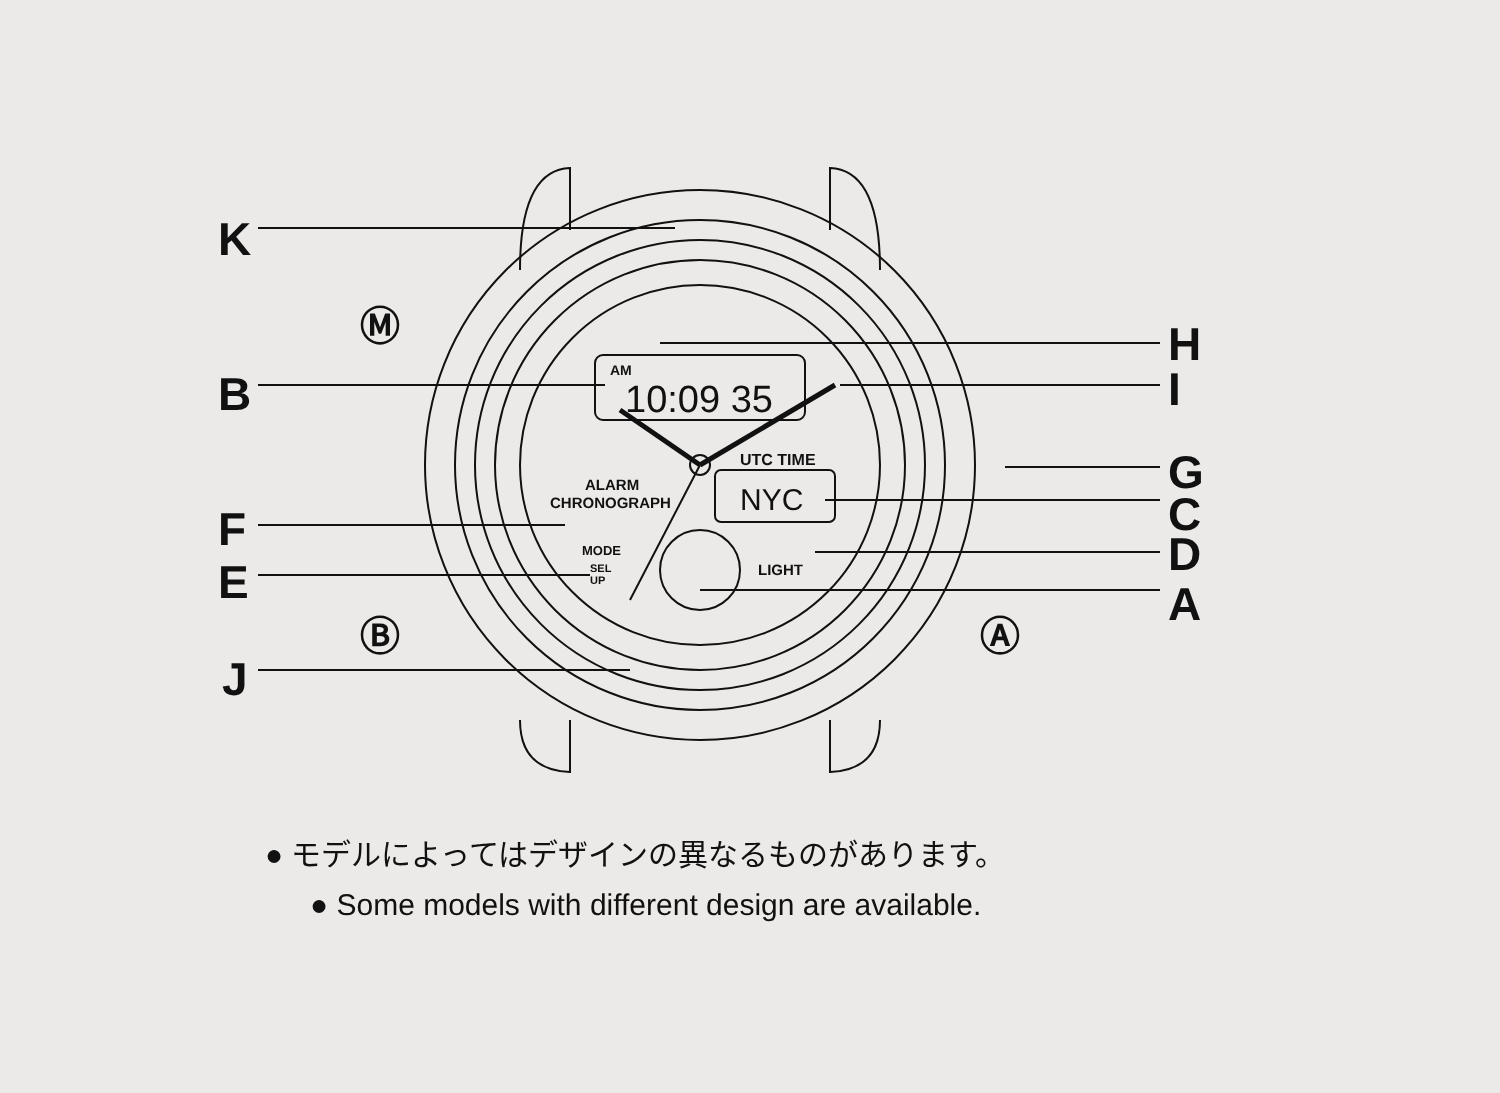K
B
F
E
J
H
I
G
C
D
A
Ⓜ
Ⓑ
Ⓐ
AM
10:09 35
UTC TIME
NYC
ALARM
CHRONOGRAPH
MODE
SEL
UP
LIGHT
● モデルによってはデザインの異なるものがあります。
● Some models with different design are available.